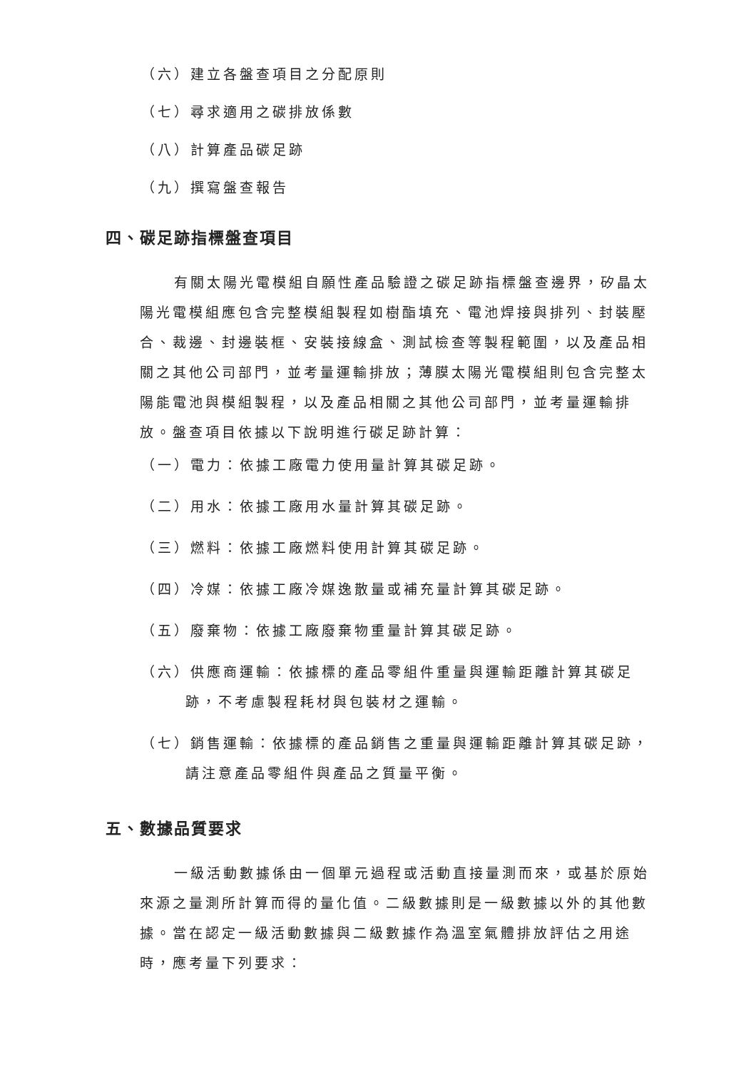（六）建立各盤查項目之分配原則
（七）尋求適用之碳排放係數
（八）計算產品碳足跡
（九）撰寫盤查報告
四、碳足跡指標盤查項目
有關太陽光電模組自願性產品驗證之碳足跡指標盤查邊界，矽晶太陽光電模組應包含完整模組製程如樹酯填充、電池焊接與排列、封裝壓合、裁邊、封邊裝框、安裝接線盒、測試檢查等製程範圍，以及產品相關之其他公司部門，並考量運輸排放；薄膜太陽光電模組則包含完整太陽能電池與模組製程，以及產品相關之其他公司部門，並考量運輸排放。盤查項目依據以下說明進行碳足跡計算：
（一）電力：依據工廠電力使用量計算其碳足跡。
（二）用水：依據工廠用水量計算其碳足跡。
（三）燃料：依據工廠燃料使用計算其碳足跡。
（四）冷媒：依據工廠冷媒逸散量或補充量計算其碳足跡。
（五）廢棄物：依據工廠廢棄物重量計算其碳足跡。
（六）供應商運輸：依據標的產品零組件重量與運輸距離計算其碳足跡，不考慮製程耗材與包裝材之運輸。
（七）銷售運輸：依據標的產品銷售之重量與運輸距離計算其碳足跡，請注意產品零組件與產品之質量平衡。
五、數據品質要求
一級活動數據係由一個單元過程或活動直接量測而來，或基於原始來源之量測所計算而得的量化值。二級數據則是一級數據以外的其他數據。當在認定一級活動數據與二級數據作為溫室氣體排放評估之用途時，應考量下列要求：